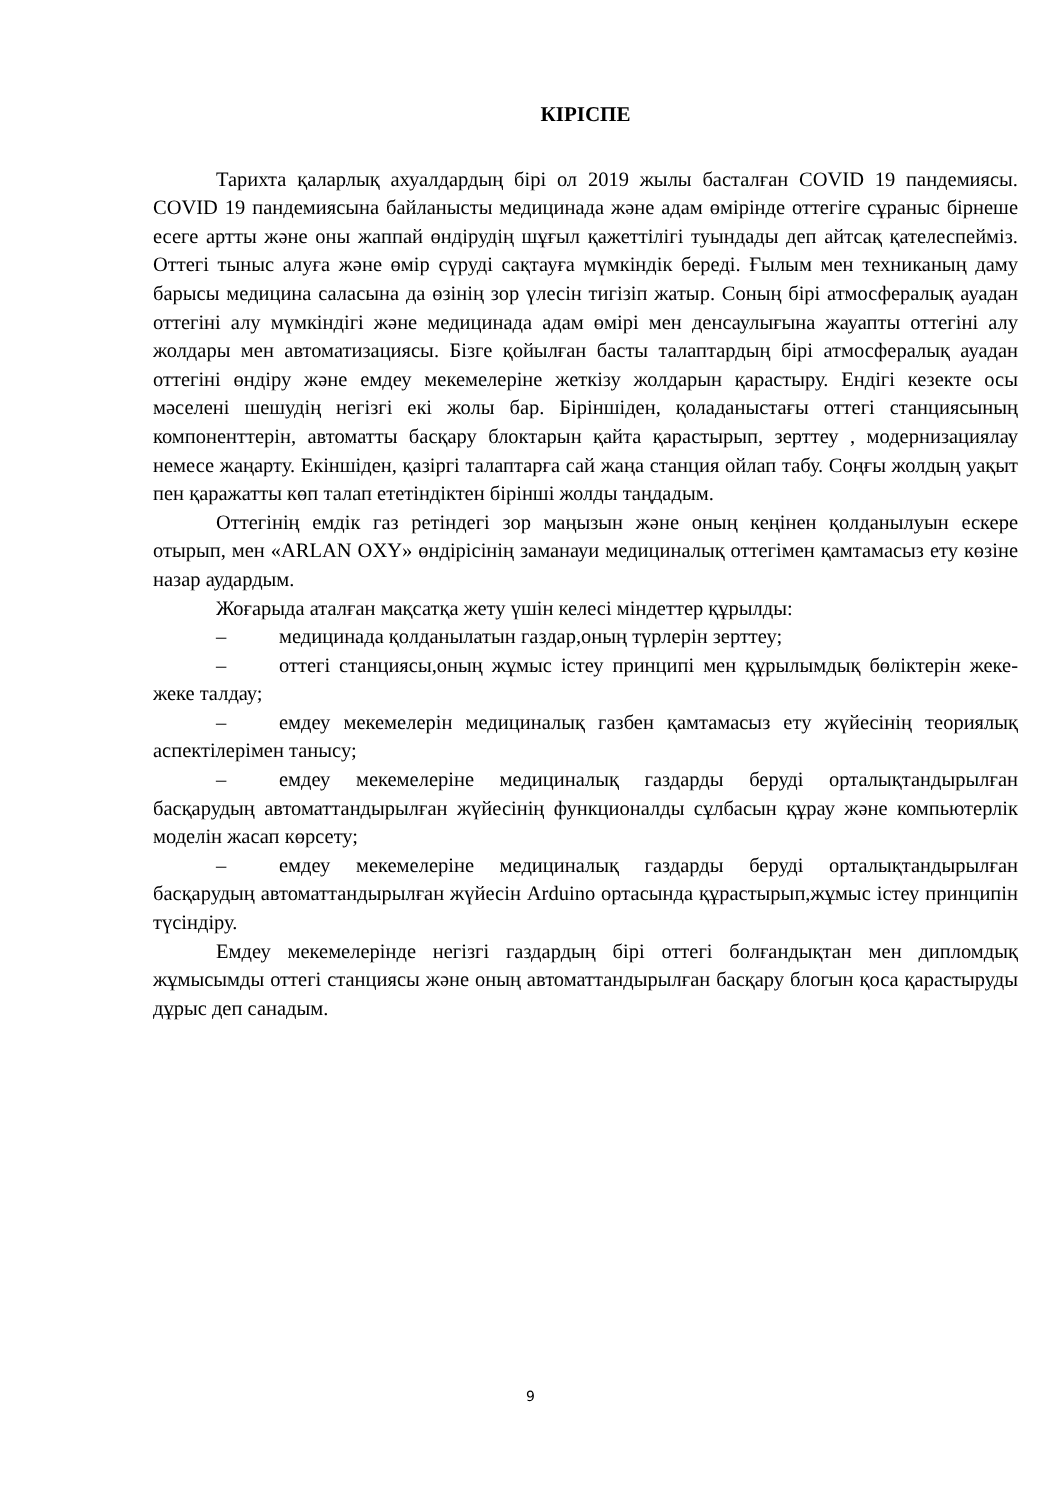КІРІСПЕ
Тарихта қаларлық ахуалдардың бірі ол 2019 жылы басталған COVID 19 пандемиясы. COVID 19 пандемиясына байланысты медицинада және адам өмірінде оттегіге сұраныс бірнеше есеге артты және оны жаппай өндірудің шұғыл қажеттілігі туындады деп айтсақ қателеспейміз. Оттегі тыныс алуға және өмір сүруді сақтауға мүмкіндік береді. Ғылым мен техниканың даму барысы медицина саласына да өзінің зор үлесін тигізіп жатыр. Соның бірі атмосфералық ауадан оттегіні алу мүмкіндігі және медицинада адам өмірі мен денсаулығына жауапты оттегіні алу жолдары мен автоматизациясы. Бізге қойылған басты талаптардың бірі атмосфералық ауадан оттегіні өндіру және емдеу мекемелеріне жеткізу жолдарын қарастыру. Ендігі кезекте осы мәселені шешудің негізгі екі жолы бар. Біріншіден, қоладаныстағы оттегі станциясының компоненттерін, автоматты басқару блоктарын қайта қарастырып, зерттеу , модернизациялау немесе жаңарту. Екіншіден, қазіргі талаптарға сай жаңа станция ойлап табу. Соңғы жолдың уақыт пен қаражатты көп талап ететіндіктен бірінші жолды таңдадым.
Оттегінің емдік газ ретіндегі зор маңызын және оның кеңінен қолданылуын ескере отырып, мен «ARLAN OXY» өндірісінің заманауи медициналық оттегімен қамтамасыз ету көзіне назар аудардым.
Жоғарыда аталған мақсатқа жету үшін келесі міндеттер құрылды:
– медицинада қолданылатын газдар,оның түрлерін зерттеу;
– оттегі станциясы,оның жұмыс істеу принципі мен құрылымдық бөліктерін жеке-жеке талдау;
– емдеу мекемелерін медициналық газбен қамтамасыз ету жүйесінің теориялық аспектілерімен танысу;
– емдеу мекемелеріне медициналық газдарды беруді орталықтандырылған басқарудың автоматтандырылған жүйесінің функционалды сұлбасын құрау және компьютерлік моделін жасап көрсету;
– емдеу мекемелеріне медициналық газдарды беруді орталықтандырылған басқарудың автоматтандырылған жүйесін Arduino ортасында құрастырып,жұмыс істеу принципін түсіндіру.
Емдеу мекемелерінде негізгі газдардың бірі оттегі болғандықтан мен дипломдық жұмысымды оттегі станциясы және оның автоматтандырылған басқару блогын қоса қарастыруды дұрыс деп санадым.
9